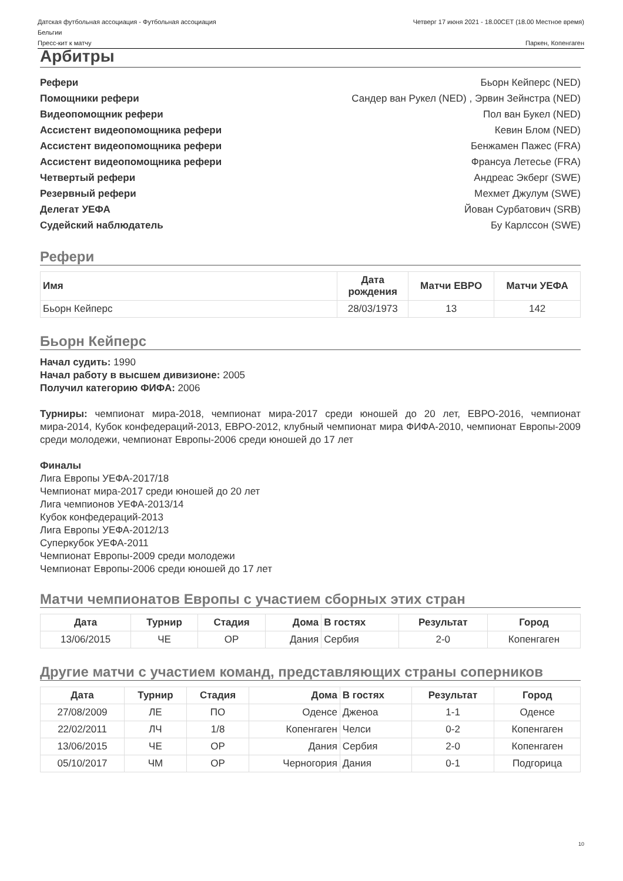Датская футбольная ассоциация - Футбольная ассоциация
Бельгии Четверг 17 июня 2021 - 18.00CET (18.00 Местное время)
Пресс-кит к матчу Паркен, Копенгаген
Арбитры
| Рефери | Бьорн Кейперс (NED) |
| Помощники рефери | Сандер ван Рукел (NED) , Эрвин Зейнстра (NED) |
| Видеопомощник рефери | Пол ван Букел (NED) |
| Ассистент видеопомощника рефери | Кевин Блом (NED) |
| Ассистент видеопомощника рефери | Бенжамен Пажес (FRA) |
| Ассистент видеопомощника рефери | Франсуа Летесье (FRA) |
| Четвертый рефери | Андреас Экберг (SWE) |
| Резервный рефери | Мехмет Джулум (SWE) |
| Делегат УЕФА | Йован Сурбатович (SRB) |
| Судейский наблюдатель | Бу Карлссон (SWE) |
Рефери
| Имя | Дата рождения | Матчи ЕВРО | Матчи УЕФА |
| --- | --- | --- | --- |
| Бьорн Кейперс | 28/03/1973 | 13 | 142 |
Бьорн Кейперс
Начал судить: 1990
Начал работу в высшем дивизионе: 2005
Получил категорию ФИФА: 2006
Турниры: чемпионат мира-2018, чемпионат мира-2017 среди юношей до 20 лет, ЕВРО-2016, чемпионат мира-2014, Кубок конфедераций-2013, ЕВРО-2012, клубный чемпионат мира ФИФА-2010, чемпионат Европы-2009 среди молодежи, чемпионат Европы-2006 среди юношей до 17 лет
Финалы
Лига Европы УЕФА-2017/18
Чемпионат мира-2017 среди юношей до 20 лет
Лига чемпионов УЕФА-2013/14
Кубок конфедераций-2013
Лига Европы УЕФА-2012/13
Суперкубок УЕФА-2011
Чемпионат Европы-2009 среди молодежи
Чемпионат Европы-2006 среди юношей до 17 лет
Матчи чемпионатов Европы с участием сборных этих стран
| Дата | Турнир | Стадия | Дома | В гостях | Результат | Город |
| --- | --- | --- | --- | --- | --- | --- |
| 13/06/2015 | ЧЕ | ОР | Дания | Сербия | 2-0 | Копенгаген |
Другие матчи с участием команд, представляющих страны соперников
| Дата | Турнир | Стадия | Дома | В гостях | Результат | Город |
| --- | --- | --- | --- | --- | --- | --- |
| 27/08/2009 | ЛЕ | ПО | Оденсе | Дженоа | 1-1 | Оденсе |
| 22/02/2011 | ЛЧ | 1/8 | Копенгаген | Челси | 0-2 | Копенгаген |
| 13/06/2015 | ЧЕ | ОР | Дания | Сербия | 2-0 | Копенгаген |
| 05/10/2017 | ЧМ | ОР | Черногория | Дания | 0-1 | Подгорица |
10